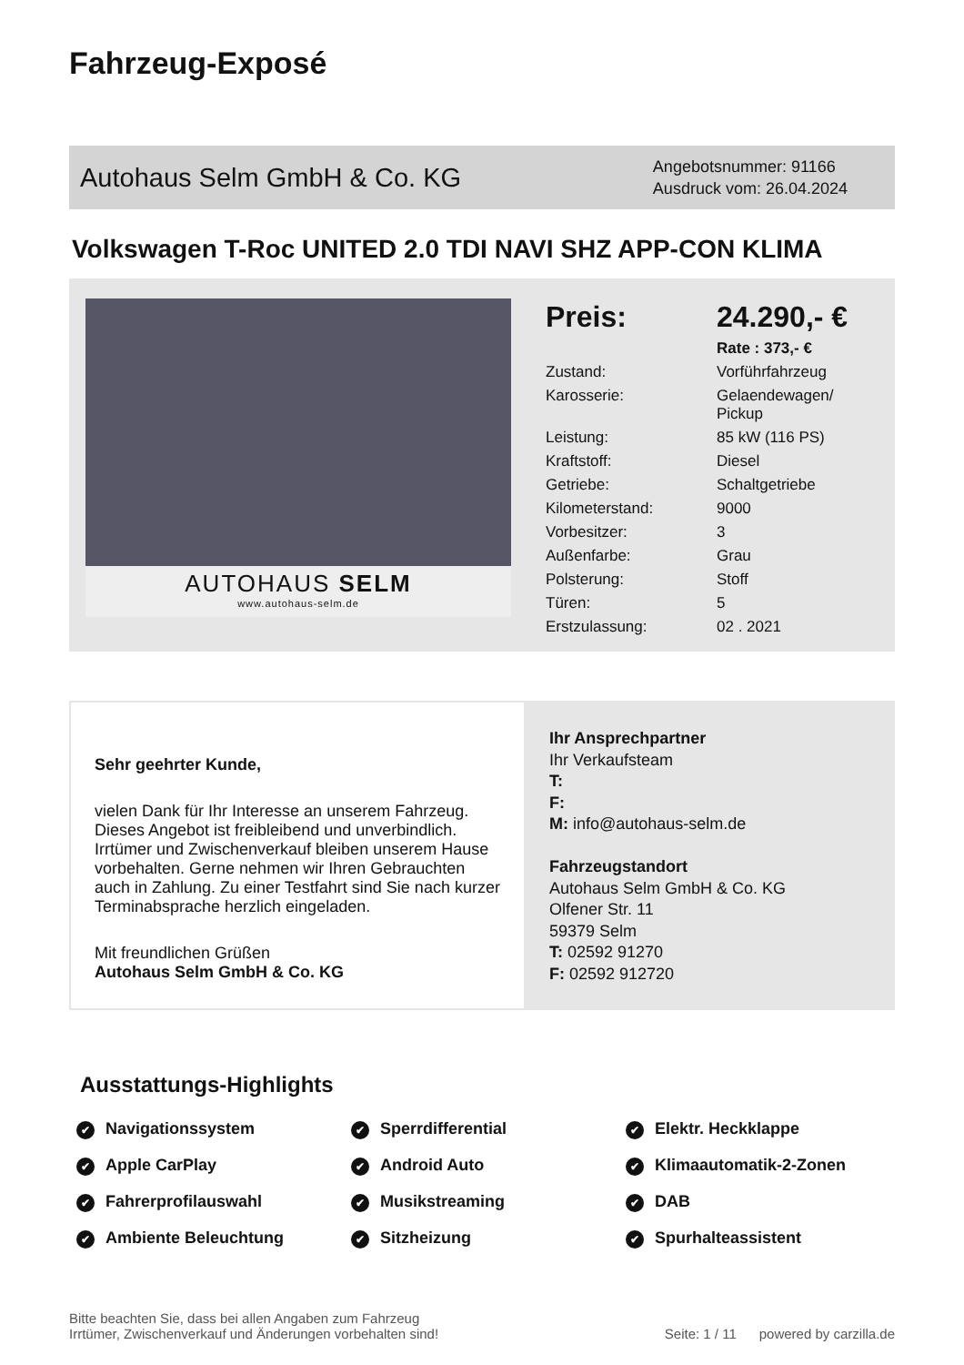Fahrzeug-Exposé
Autohaus Selm GmbH & Co. KG
Angebotsnummer: 91166
Ausdruck vom: 26.04.2024
Volkswagen T-Roc UNITED 2.0 TDI NAVI SHZ APP-CON KLIMA
AUTOHAUS SELM
www.autohaus-selm.de
| Preis: | 24.290,- € |
| | Rate : 373,- € |
| Zustand: | Vorführfahrzeug |
| Karosserie: | Gelaendewagen/ Pickup |
| Leistung: | 85 kW (116 PS) |
| Kraftstoff: | Diesel |
| Getriebe: | Schaltgetriebe |
| Kilometerstand: | 9000 |
| Vorbesitzer: | 3 |
| Außenfarbe: | Grau |
| Polsterung: | Stoff |
| Türen: | 5 |
| Erstzulassung: | 02 . 2021 |
Sehr geehrter Kunde,
vielen Dank für Ihr Interesse an unserem Fahrzeug. Dieses Angebot ist freibleibend und unverbindlich. Irrtümer und Zwischenverkauf bleiben unserem Hause vorbehalten. Gerne nehmen wir Ihren Gebrauchten auch in Zahlung. Zu einer Testfahrt sind Sie nach kurzer Terminabsprache herzlich eingeladen.
Mit freundlichen Grüßen
Autohaus Selm GmbH & Co. KG
Ihr Ansprechpartner
Ihr Verkaufsteam
T:
F:
M: info@autohaus-selm.de
Fahrzeugstandort
Autohaus Selm GmbH & Co. KG
Olfener Str. 11
59379 Selm
T: 02592 91270
F: 02592 912720
Ausstattungs-Highlights
Navigationssystem
Sperrdifferential
Elektr. Heckklappe
Apple CarPlay
Android Auto
Klimaautomatik-2-Zonen
Fahrerprofilauswahl
Musikstreaming
DAB
Ambiente Beleuchtung
Sitzheizung
Spurhalteassistent
Bitte beachten Sie, dass bei allen Angaben zum Fahrzeug
Irrtümer, Zwischenverkauf und Änderungen vorbehalten sind!
Seite: 1 / 11 powered by carzilla.de